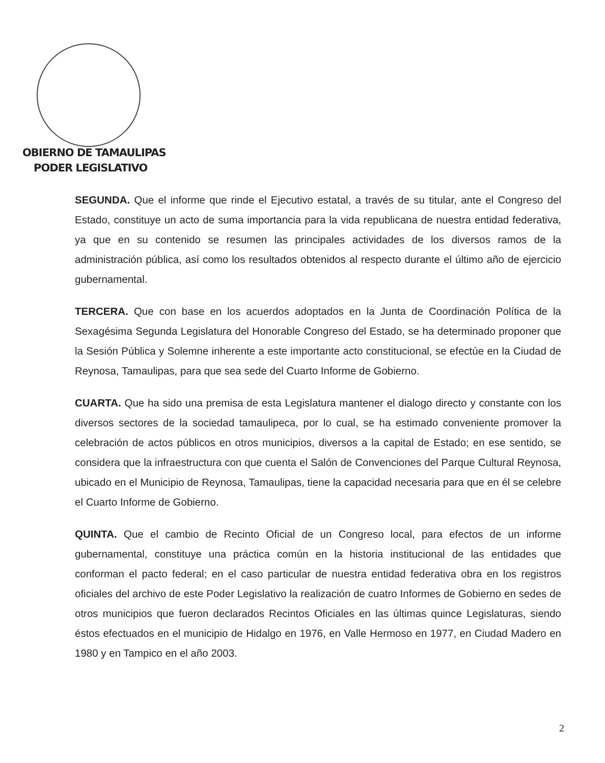OBIERNO DE TAMAULIPAS
PODER LEGISLATIVO
SEGUNDA. Que el informe que rinde el Ejecutivo estatal, a través de su titular, ante el Congreso del Estado, constituye un acto de suma importancia para la vida republicana de nuestra entidad federativa, ya que en su contenido se resumen las principales actividades de los diversos ramos de la administración pública, así como los resultados obtenidos al respecto durante el último año de ejercicio gubernamental.
TERCERA. Que con base en los acuerdos adoptados en la Junta de Coordinación Política de la Sexagésima Segunda Legislatura del Honorable Congreso del Estado, se ha determinado proponer que la Sesión Pública y Solemne inherente a este importante acto constitucional, se efectúe en la Ciudad de Reynosa, Tamaulipas, para que sea sede del Cuarto Informe de Gobierno.
CUARTA. Que ha sido una premisa de esta Legislatura mantener el dialogo directo y constante con los diversos sectores de la sociedad tamaulipeca, por lo cual, se ha estimado conveniente promover la celebración de actos públicos en otros municipios, diversos a la capital de Estado; en ese sentido, se considera que la infraestructura con que cuenta el Salón de Convenciones del Parque Cultural Reynosa, ubicado en el Municipio de Reynosa, Tamaulipas, tiene la capacidad necesaria para que en él se celebre el Cuarto Informe de Gobierno.
QUINTA. Que el cambio de Recinto Oficial de un Congreso local, para efectos de un informe gubernamental, constituye una práctica común en la historia institucional de las entidades que conforman el pacto federal; en el caso particular de nuestra entidad federativa obra en los registros oficiales del archivo de este Poder Legislativo la realización de cuatro Informes de Gobierno en sedes de otros municipios que fueron declarados Recintos Oficiales en las últimas quince Legislaturas, siendo éstos efectuados en el municipio de Hidalgo en 1976, en Valle Hermoso en 1977, en Ciudad Madero en 1980 y en Tampico en el año 2003.
2